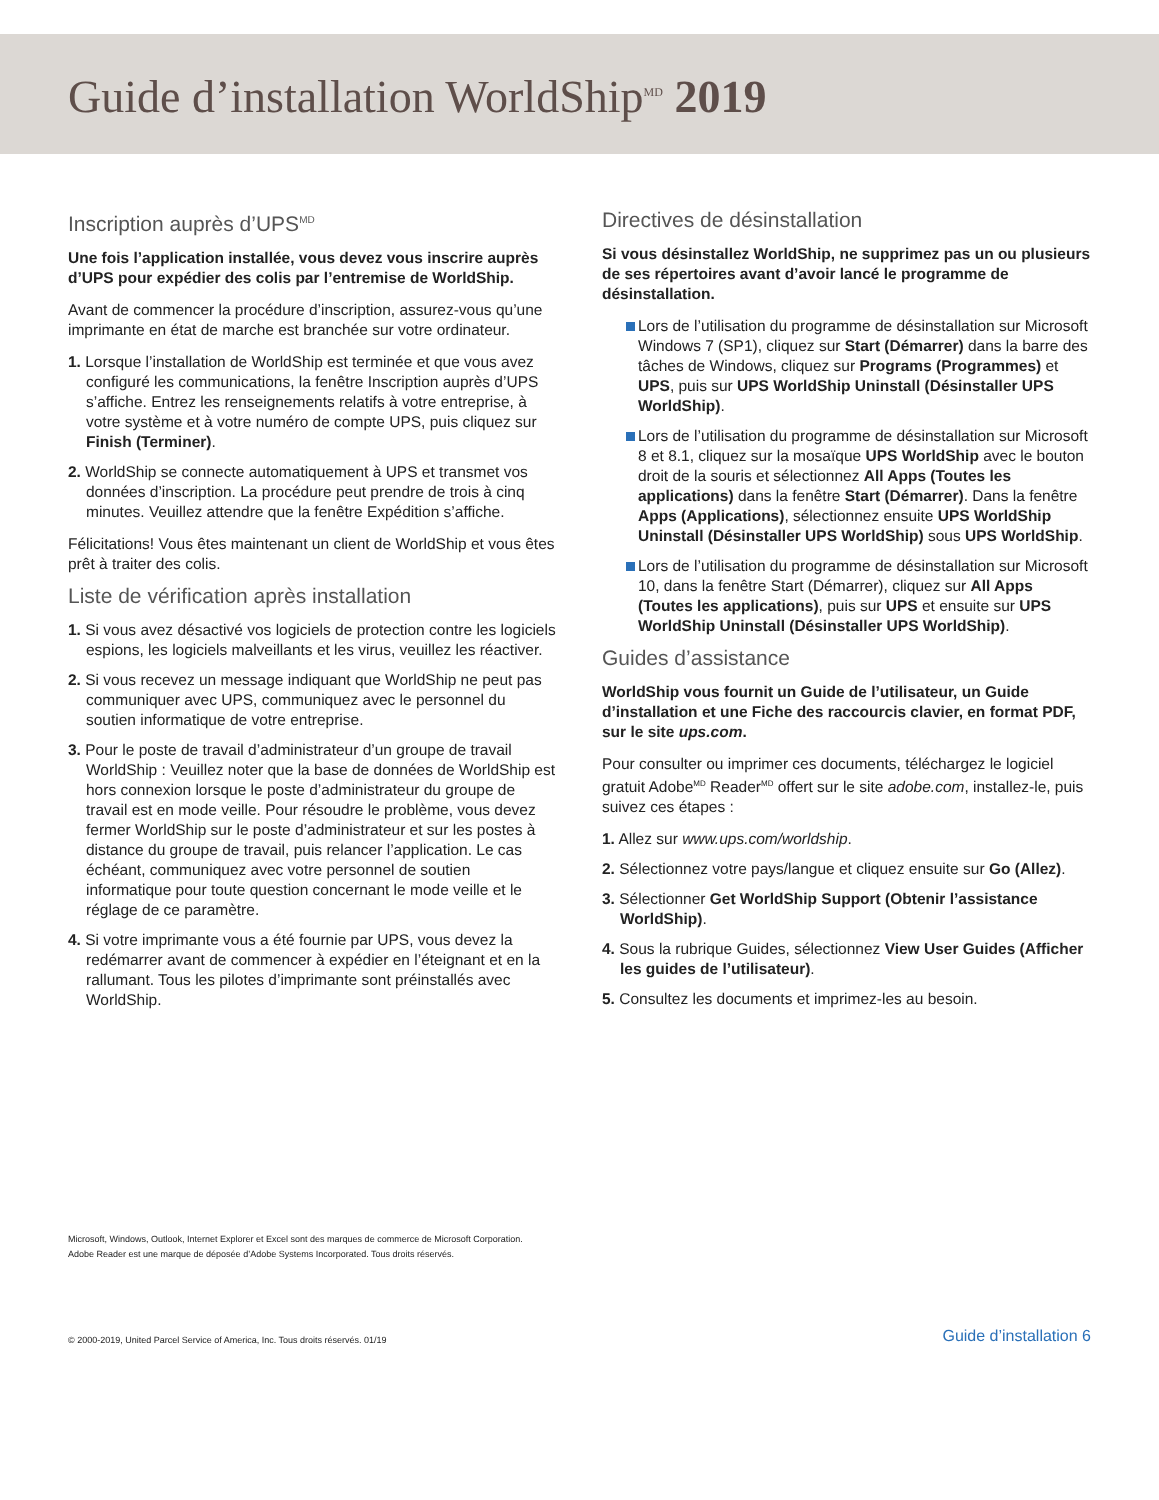Guide d’installation WorldShip<sup>MD</sup> 2019
Inscription auprès d’UPS<sup>MD</sup>
Une fois l’application installée, vous devez vous inscrire auprès d’UPS pour expédier des colis par l’entremise de WorldShip.
Avant de commencer la procédure d’inscription, assurez-vous qu’une imprimante en état de marche est branchée sur votre ordinateur.
1. Lorsque l’installation de WorldShip est terminée et que vous avez configuré les communications, la fenêtre Inscription auprès d’UPS s’affiche. Entrez les renseignements relatifs à votre entreprise, à votre système et à votre numéro de compte UPS, puis cliquez sur Finish (Terminer).
2. WorldShip se connecte automatiquement à UPS et transmet vos données d’inscription. La procédure peut prendre de trois à cinq minutes. Veuillez attendre que la fenêtre Expédition s’affiche.
Félicitations! Vous êtes maintenant un client de WorldShip et vous êtes prêt à traiter des colis.
Liste de vérification après installation
1. Si vous avez désactivé vos logiciels de protection contre les logiciels espions, les logiciels malveillants et les virus, veuillez les réactiver.
2. Si vous recevez un message indiquant que WorldShip ne peut pas communiquer avec UPS, communiquez avec le personnel du soutien informatique de votre entreprise.
3. Pour le poste de travail d’administrateur d’un groupe de travail WorldShip : Veuillez noter que la base de données de WorldShip est hors connexion lorsque le poste d’administrateur du groupe de travail est en mode veille. Pour résoudre le problème, vous devez fermer WorldShip sur le poste d’administrateur et sur les postes à distance du groupe de travail, puis relancer l’application. Le cas échéant, communiquez avec votre personnel de soutien informatique pour toute question concernant le mode veille et le réglage de ce paramètre.
4. Si votre imprimante vous a été fournie par UPS, vous devez la redémarrer avant de commencer à expédier en l’éteignant et en la rallumant. Tous les pilotes d’imprimante sont préinstallés avec WorldShip.
Directives de désinstallation
Si vous désinstallez WorldShip, ne supprimez pas un ou plusieurs de ses répertoires avant d’avoir lancé le programme de désinstallation.
Lors de l’utilisation du programme de désinstallation sur Microsoft Windows 7 (SP1), cliquez sur Start (Démarrer) dans la barre des tâches de Windows, cliquez sur Programs (Programmes) et UPS, puis sur UPS WorldShip Uninstall (Désinstaller UPS WorldShip).
Lors de l’utilisation du programme de désinstallation sur Microsoft 8 et 8.1, cliquez sur la mosaïque UPS WorldShip avec le bouton droit de la souris et sélectionnez All Apps (Toutes les applications) dans la fenêtre Start (Démarrer). Dans la fenêtre Apps (Applications), sélectionnez ensuite UPS WorldShip Uninstall (Désinstaller UPS WorldShip) sous UPS WorldShip.
Lors de l’utilisation du programme de désinstallation sur Microsoft 10, dans la fenêtre Start (Démarrer), cliquez sur All Apps (Toutes les applications), puis sur UPS et ensuite sur UPS WorldShip Uninstall (Désinstaller UPS WorldShip).
Guides d’assistance
WorldShip vous fournit un Guide de l’utilisateur, un Guide d’installation et une Fiche des raccourcis clavier, en format PDF, sur le site ups.com.
Pour consulter ou imprimer ces documents, téléchargez le logiciel gratuit Adobe<sup>MD</sup> Reader<sup>MD</sup> offert sur le site adobe.com, installez-le, puis suivez ces étapes :
1. Allez sur www.ups.com/worldship.
2. Sélectionnez votre pays/langue et cliquez ensuite sur Go (Allez).
3. Sélectionner Get WorldShip Support (Obtenir l’assistance WorldShip).
4. Sous la rubrique Guides, sélectionnez View User Guides (Afficher les guides de l’utilisateur).
5. Consultez les documents et imprimez-les au besoin.
Microsoft, Windows, Outlook, Internet Explorer et Excel sont des marques de commerce de Microsoft Corporation.
Adobe Reader est une marque de déposée d’Adobe Systems Incorporated. Tous droits réservés.
© 2000-2019, United Parcel Service of America, Inc. Tous droits réservés. 01/19
Guide d’installation 6